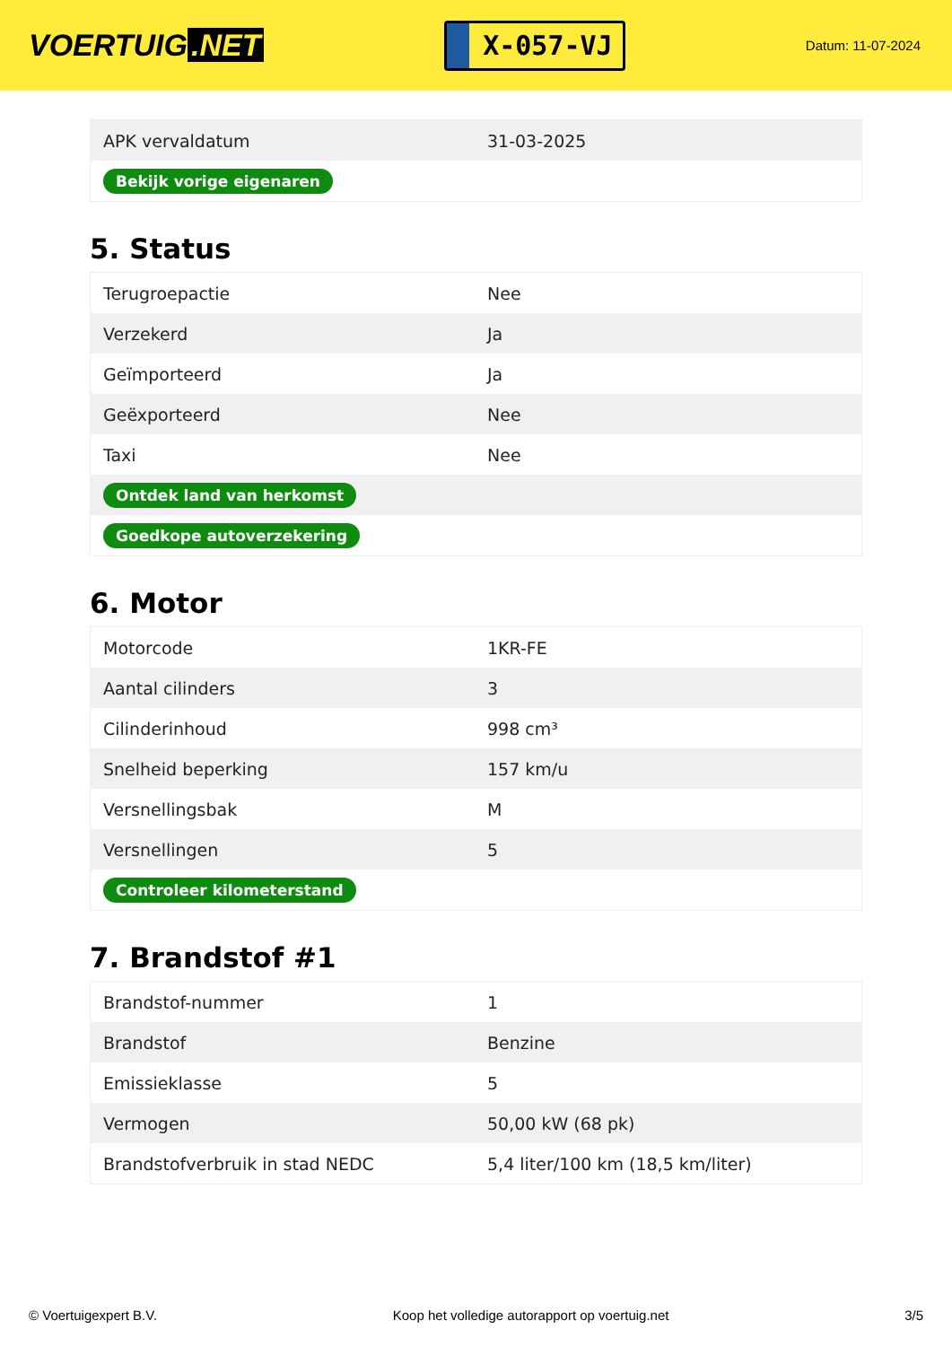VOERTUIG.NET
X-057-VJ
Datum: 11-07-2024
| APK vervaldatum | 31-03-2025 |
| Bekijk vorige eigenaren | |
5. Status
| Terugroepactie | Nee |
| Verzekerd | Ja |
| Geïmporteerd | Ja |
| Geëxporteerd | Nee |
| Taxi | Nee |
| Ontdek land van herkomst | |
| Goedkope autoverzekering | |
6. Motor
| Motorcode | 1KR-FE |
| Aantal cilinders | 3 |
| Cilinderinhoud | 998 cm³ |
| Snelheid beperking | 157 km/u |
| Versnellingsbak | M |
| Versnellingen | 5 |
| Controleer kilometerstand | |
7. Brandstof #1
| Brandstof-nummer | 1 |
| Brandstof | Benzine |
| Emissieklasse | 5 |
| Vermogen | 50,00 kW (68 pk) |
| Brandstofverbruik in stad NEDC | 5,4 liter/100 km (18,5 km/liter) |
© Voertuigexpert B.V. Koop het volledige autorapport op voertuig.net 3/5